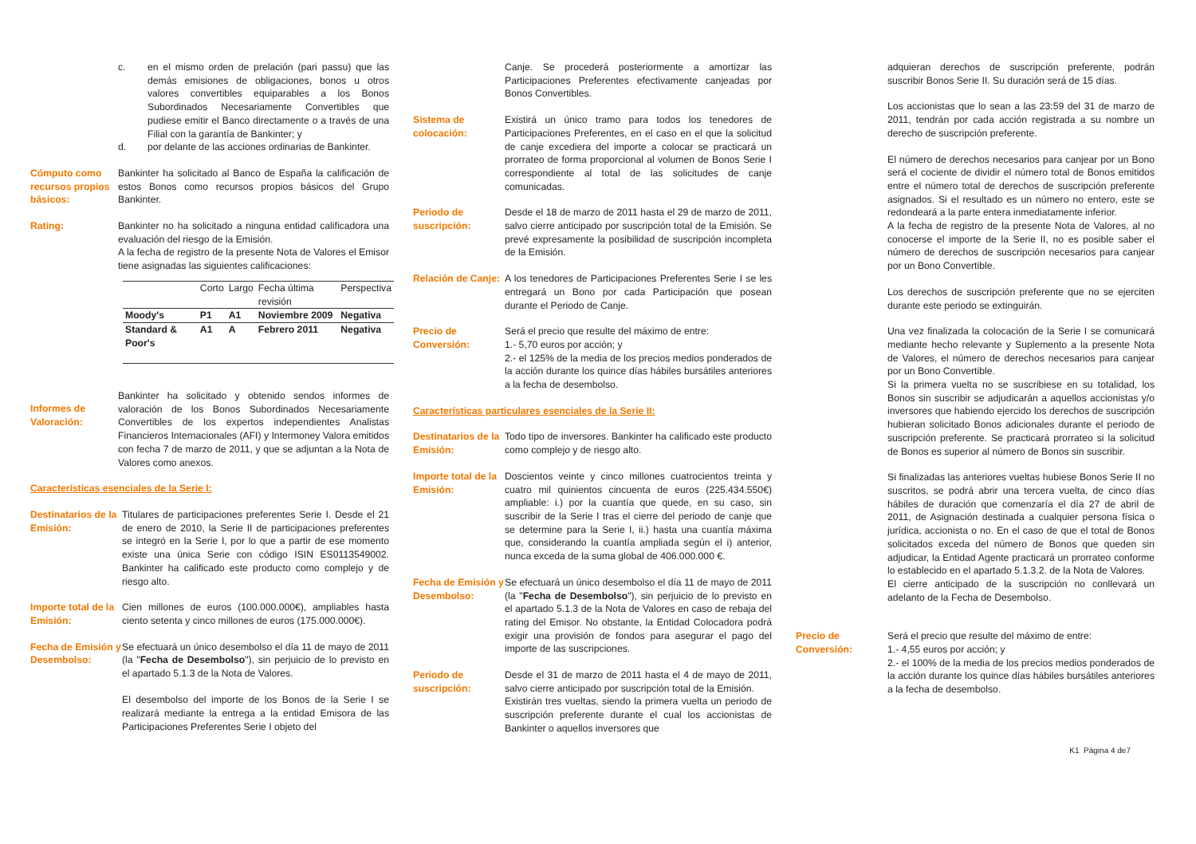c. en el mismo orden de prelación (pari passu) que las demás emisiones de obligaciones, bonos u otros valores convertibles equiparables a los Bonos Subordinados Necesariamente Convertibles que pudiese emitir el Banco directamente o a través de una Filial con la garantía de Bankinter; y
d. por delante de las acciones ordinarias de Bankinter.
Cómputo como recursos propios básicos:
Bankinter ha solicitado al Banco de España la calificación de estos Bonos como recursos propios básicos del Grupo Bankinter.
Rating: Bankinter no ha solicitado a ninguna entidad calificadora una evaluación del riesgo de la Emisión.
A la fecha de registro de la presente Nota de Valores el Emisor tiene asignadas las siguientes calificaciones:
| | Corto | Largo | Fecha última revisión | Perspectiva |
| --- | --- | --- | --- | --- |
| Moody's | P1 | A1 | Noviembre 2009 | Negativa |
| Standard & Poor's | A1 | A | Febrero 2011 | Negativa |
Informes de Valoración:
Bankinter ha solicitado y obtenido sendos informes de valoración de los Bonos Subordinados Necesariamente Convertibles de los expertos independientes Analistas Financieros Internacionales (AFI) y Intermoney Valora emitidos con fecha 7 de marzo de 2011, y que se adjuntan a la Nota de Valores como anexos.
Características esenciales de la Serie I:
Destinatarios de la Emisión:
Titulares de participaciones preferentes Serie I. Desde el 21 de enero de 2010, la Serie II de participaciones preferentes se integró en la Serie I, por lo que a partir de ese momento existe una única Serie con código ISIN ES0113549002. Bankinter ha calificado este producto como complejo y de riesgo alto.
Importe total de la Emisión:
Cien millones de euros (100.000.000€), ampliables hasta ciento setenta y cinco millones de euros (175.000.000€).
Fecha de Emisión y Desembolso:
Se efectuará un único desembolso el día 11 de mayo de 2011 (la "Fecha de Desembolso"), sin perjuicio de lo previsto en el apartado 5.1.3 de la Nota de Valores.
El desembolso del importe de los Bonos de la Serie I se realizará mediante la entrega a la entidad Emisora de las Participaciones Preferentes Serie I objeto del
Canje. Se procederá posteriormente a amortizar las Participaciones Preferentes efectivamente canjeadas por Bonos Convertibles.
Sistema de colocación:
Existirá un único tramo para todos los tenedores de Participaciones Preferentes, en el caso en el que la solicitud de canje excediera del importe a colocar se practicará un prorrateo de forma proporcional al volumen de Bonos Serie I correspondiente al total de las solicitudes de canje comunicadas.
Periodo de suscripción:
Desde el 18 de marzo de 2011 hasta el 29 de marzo de 2011, salvo cierre anticipado por suscripción total de la Emisión. Se prevé expresamente la posibilidad de suscripción incompleta de la Emisión.
Relación de Canje:
A los tenedores de Participaciones Preferentes Serie I se les entregará un Bono por cada Participación que posean durante el Periodo de Canje.
Precio de Conversión:
Será el precio que resulte del máximo de entre:
1.- 5,70 euros por acción; y
2.- el 125% de la media de los precios medios ponderados de la acción durante los quince días hábiles bursátiles anteriores a la fecha de desembolso.
Características particulares esenciales de la Serie II:
Destinatarios de la Emisión:
Todo tipo de inversores. Bankinter ha calificado este producto como complejo y de riesgo alto.
Importe total de la Emisión:
Doscientos veinte y cinco millones cuatrocientos treinta y cuatro mil quinientos cincuenta de euros (225.434.550€) ampliable: i.) por la cuantía que quede, en su caso, sin suscribir de la Serie I tras el cierre del periodo de canje que se determine para la Serie I, ii.) hasta una cuantía máxima que, considerando la cuantía ampliada según el i) anterior, nunca exceda de la suma global de 406.000.000 €.
Fecha de Emisión y Desembolso:
Se efectuará un único desembolso el día 11 de mayo de 2011 (la "Fecha de Desembolso"), sin perjuicio de lo previsto en el apartado 5.1.3 de la Nota de Valores en caso de rebaja del rating del Emisor. No obstante, la Entidad Colocadora podrá exigir una provisión de fondos para asegurar el pago del importe de las suscripciones.
Periodo de suscripción:
Desde el 31 de marzo de 2011 hasta el 4 de mayo de 2011, salvo cierre anticipado por suscripción total de la Emisión.
Existirán tres vueltas, siendo la primera vuelta un periodo de suscripción preferente durante el cual los accionistas de Bankinter o aquellos inversores que
adquieran derechos de suscripción preferente, podrán suscribir Bonos Serie II. Su duración será de 15 días.
Los accionistas que lo sean a las 23:59 del 31 de marzo de 2011, tendrán por cada acción registrada a su nombre un derecho de suscripción preferente.
El número de derechos necesarios para canjear por un Bono será el cociente de dividir el número total de Bonos emitidos entre el número total de derechos de suscripción preferente asignados. Si el resultado es un número no entero, este se redondeará a la parte entera inmediatamente inferior.
A la fecha de registro de la presente Nota de Valores, al no conocerse el importe de la Serie II, no es posible saber el número de derechos de suscripción necesarios para canjear por un Bono Convertible.
Los derechos de suscripción preferente que no se ejerciten durante este periodo se extinguirán.
Una vez finalizada la colocación de la Serie I se comunicará mediante hecho relevante y Suplemento a la presente Nota de Valores, el número de derechos necesarios para canjear por un Bono Convertible.
Si la primera vuelta no se suscribiese en su totalidad, los Bonos sin suscribir se adjudicarán a aquellos accionistas y/o inversores que habiendo ejercido los derechos de suscripción hubieran solicitado Bonos adicionales durante el periodo de suscripción preferente. Se practicará prorrateo si la solicitud de Bonos es superior al número de Bonos sin suscribir.
Si finalizadas las anteriores vueltas hubiese Bonos Serie II no suscritos, se podrá abrir una tercera vuelta, de cinco días hábiles de duración que comenzaría el día 27 de abril de 2011, de Asignación destinada a cualquier persona física o jurídica, accionista o no. En el caso de que el total de Bonos solicitados exceda del número de Bonos que queden sin adjudicar, la Entidad Agente practicará un prorrateo conforme lo establecido en el apartado 5.1.3.2. de la Nota de Valores.
El cierre anticipado de la suscripción no conllevará un adelanto de la Fecha de Desembolso.
Precio de Conversión:
Será el precio que resulte del máximo de entre:
1.- 4,55 euros por acción; y
2.- el 100% de la media de los precios medios ponderados de la acción durante los quince días hábiles bursátiles anteriores a la fecha de desembolso.
K1 Página 4 de7